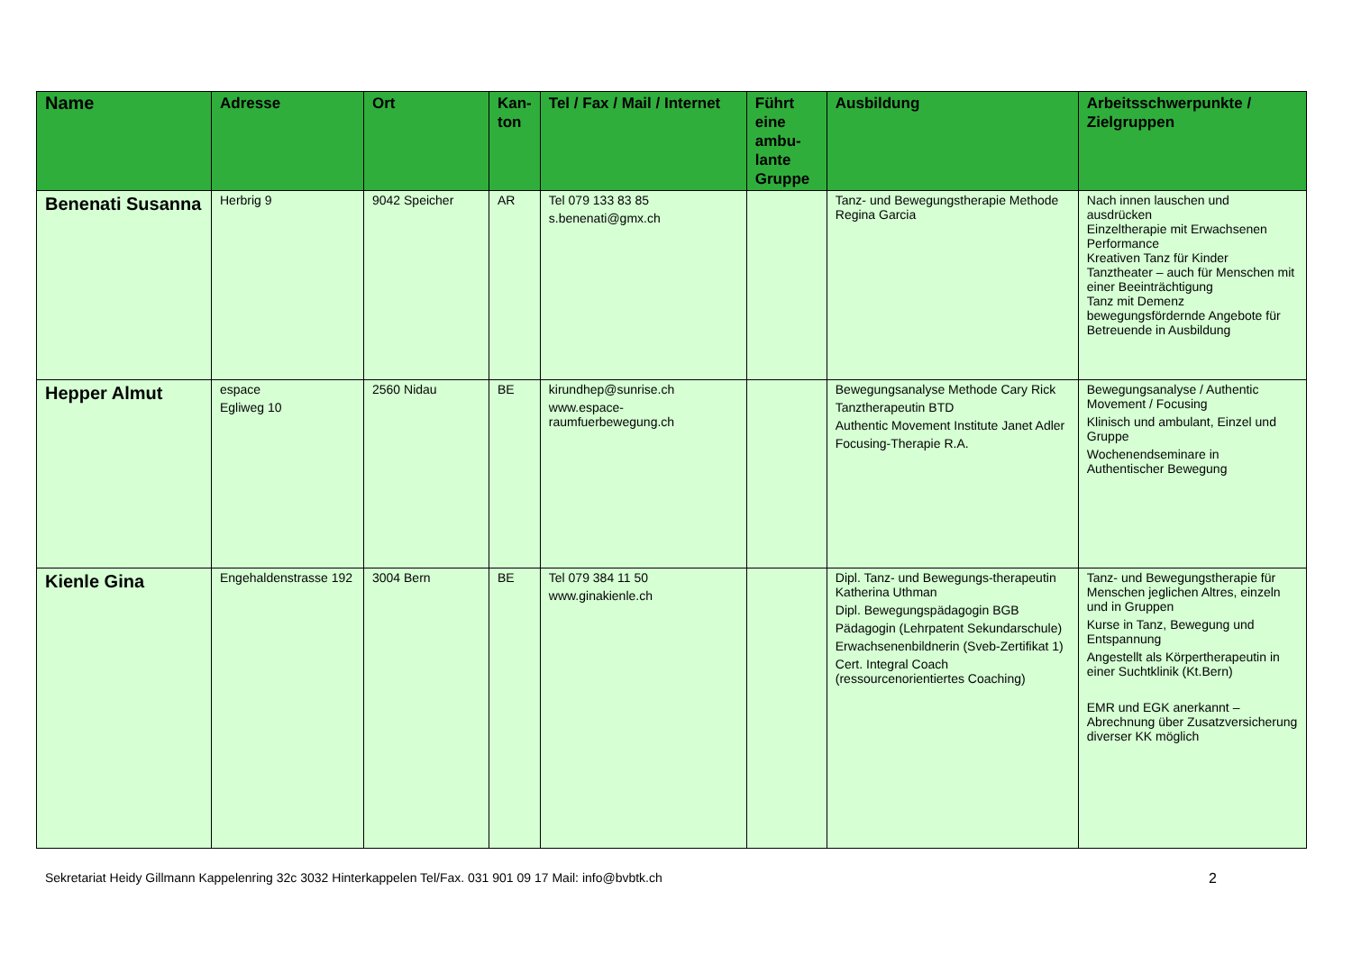| Name | Adresse | Ort | Kan- ton | Tel / Fax / Mail / Internet | Führt eine ambu-lante Gruppe | Ausbildung | Arbeitsschwerpunkte / Zielgruppen |
| --- | --- | --- | --- | --- | --- | --- | --- |
| Benenati Susanna | Herbrig 9 | 9042 Speicher | AR | Tel 079 133 83 85 s.benenati@gmx.ch | | Tanz- und Bewegungstherapie Methode Regina Garcia | Nach innen lauschen und ausdrücken Einzeltherapie mit Erwachsenen Performance Kreativen Tanz für Kinder Tanztheater – auch für Menschen mit einer Beeinträchtigung Tanz mit Demenz bewegungsfördernde Angebote für Betreuende in Ausbildung |
| Hepper Almut | espace Egliweg 10 | 2560 Nidau | BE | kirundhep@sunrise.ch www.espace-raumfuerbewegung.ch | | Bewegungsanalyse Methode Cary Rick Tanztherapeutin BTD Authentic Movement Institute Janet Adler Focusing-Therapie R.A. | Bewegungsanalyse / Authentic Movement / Focusing Klinisch und ambulant, Einzel und Gruppe Wochenendseminare in Authentischer Bewegung |
| Kienle Gina | Engehaldenstrasse 192 | 3004 Bern | BE | Tel 079 384 11 50 www.ginakienle.ch | | Dipl. Tanz- und Bewegungs-therapeutin Katherina Uthman Dipl. Bewegungspädagogin BGB Pädagogin (Lehrpatent Sekundarschule) Erwachsenenbildnerin (Sveb-Zertifikat 1) Cert. Integral Coach (ressourcenorientiertes Coaching) | Tanz- und Bewegungstherapie für Menschen jeglichen Altres, einzeln und in Gruppen Kurse in Tanz, Bewegung und Entspannung Angestellt als Körpertherapeutin in einer Suchtklinik (Kt.Bern) EMR und EGK anerkannt – Abrechnung über Zusatzversicherung diverser KK möglich |
Sekretariat Heidy Gillmann Kappelenring 32c 3032 Hinterkappelen Tel/Fax. 031 901 09 17 Mail: info@bvbtk.ch 2